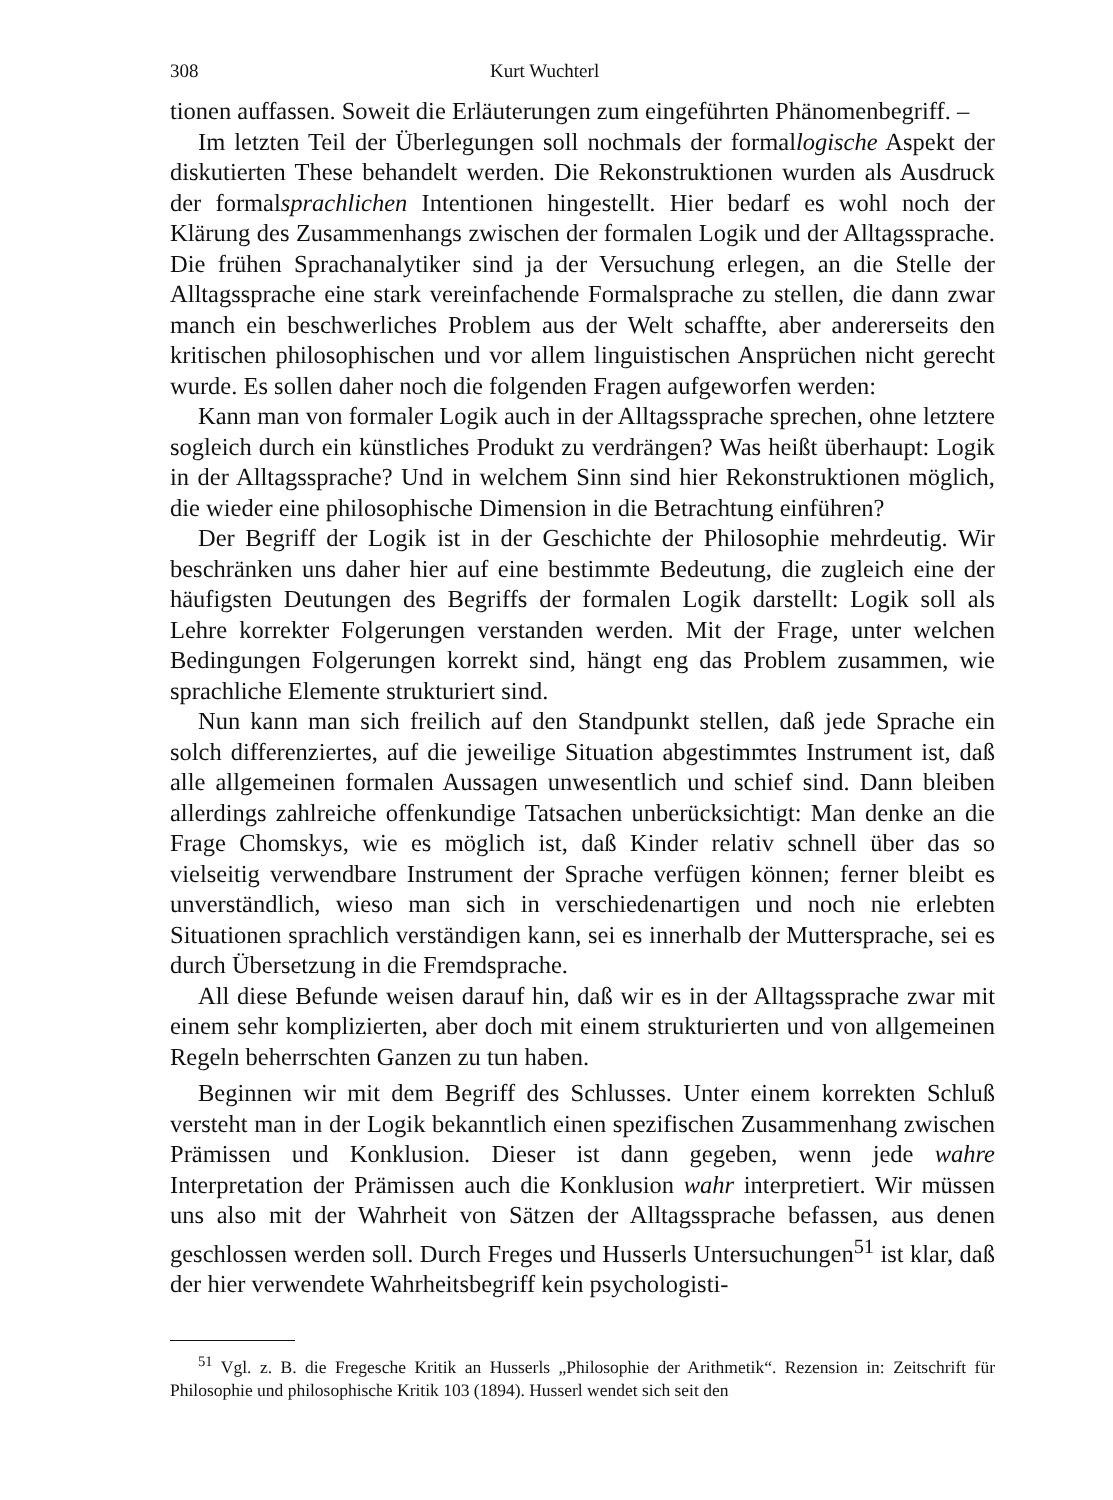308 Kurt Wuchterl
tionen auffassen. Soweit die Erläuterungen zum eingeführten Phänomenbegriff. –
Im letzten Teil der Überlegungen soll nochmals der formallogische Aspekt der diskutierten These behandelt werden. Die Rekonstruktionen wurden als Ausdruck der formalsprachlichen Intentionen hingestellt. Hier bedarf es wohl noch der Klärung des Zusammenhangs zwischen der formalen Logik und der Alltagssprache. Die frühen Sprachanalytiker sind ja der Versuchung erlegen, an die Stelle der Alltagssprache eine stark vereinfachende Formalsprache zu stellen, die dann zwar manch ein beschwerliches Problem aus der Welt schaffte, aber andererseits den kritischen philosophischen und vor allem linguistischen Ansprüchen nicht gerecht wurde. Es sollen daher noch die folgenden Fragen aufgeworfen werden:
Kann man von formaler Logik auch in der Alltagssprache sprechen, ohne letztere sogleich durch ein künstliches Produkt zu verdrängen? Was heißt überhaupt: Logik in der Alltagssprache? Und in welchem Sinn sind hier Rekonstruktionen möglich, die wieder eine philosophische Dimension in die Betrachtung einführen?
Der Begriff der Logik ist in der Geschichte der Philosophie mehrdeutig. Wir beschränken uns daher hier auf eine bestimmte Bedeutung, die zugleich eine der häufigsten Deutungen des Begriffs der formalen Logik darstellt: Logik soll als Lehre korrekter Folgerungen verstanden werden. Mit der Frage, unter welchen Bedingungen Folgerungen korrekt sind, hängt eng das Problem zusammen, wie sprachliche Elemente strukturiert sind.
Nun kann man sich freilich auf den Standpunkt stellen, daß jede Sprache ein solch differenziertes, auf die jeweilige Situation abgestimmtes Instrument ist, daß alle allgemeinen formalen Aussagen unwesentlich und schief sind. Dann bleiben allerdings zahlreiche offenkundige Tatsachen unberücksichtigt: Man denke an die Frage Chomskys, wie es möglich ist, daß Kinder relativ schnell über das so vielseitig verwendbare Instrument der Sprache verfügen können; ferner bleibt es unverständlich, wieso man sich in verschiedenartigen und noch nie erlebten Situationen sprachlich verständigen kann, sei es innerhalb der Muttersprache, sei es durch Übersetzung in die Fremdsprache.
All diese Befunde weisen darauf hin, daß wir es in der Alltagssprache zwar mit einem sehr komplizierten, aber doch mit einem strukturierten und von allgemeinen Regeln beherrschten Ganzen zu tun haben.
Beginnen wir mit dem Begriff des Schlusses. Unter einem korrekten Schluß versteht man in der Logik bekanntlich einen spezifischen Zusammenhang zwischen Prämissen und Konklusion. Dieser ist dann gegeben, wenn jede wahre Interpretation der Prämissen auch die Konklusion wahr interpretiert. Wir müssen uns also mit der Wahrheit von Sätzen der Alltagssprache befassen, aus denen geschlossen werden soll. Durch Freges und Husserls Untersuchungen<sup>51</sup> ist klar, daß der hier verwendete Wahrheitsbegriff kein psychologisti-
<sup>51</sup> Vgl. z. B. die Fregesche Kritik an Husserls „Philosophie der Arithmetik“. Rezension in: Zeitschrift für Philosophie und philosophische Kritik 103 (1894). Husserl wendet sich seit den